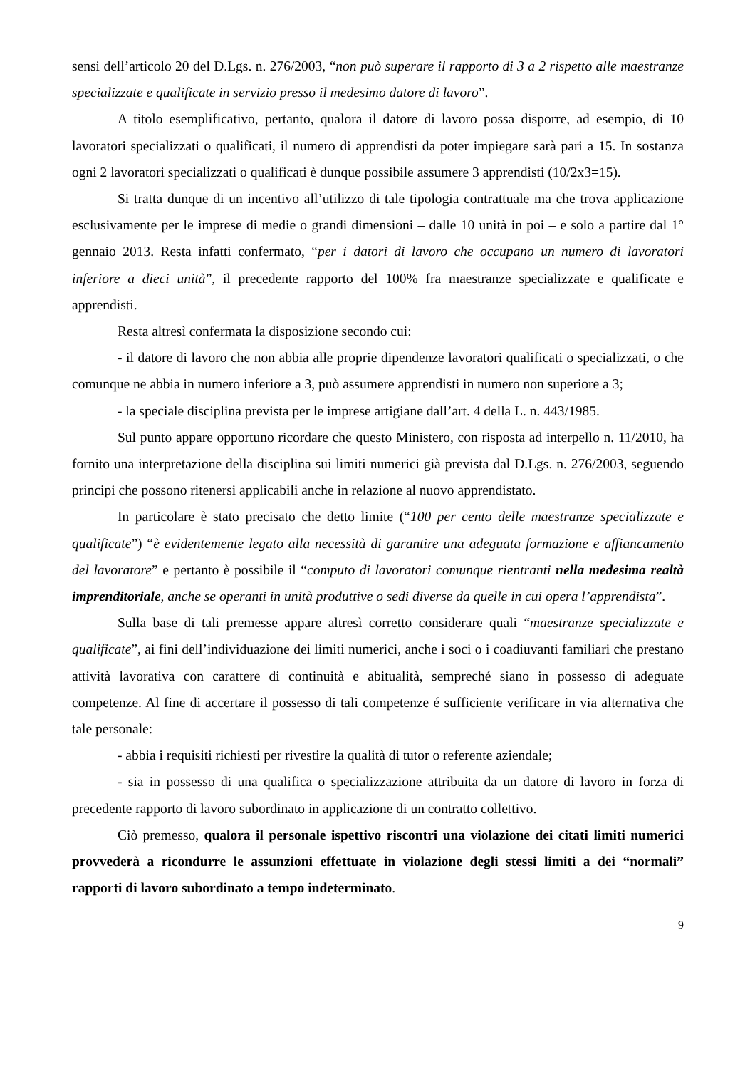sensi dell’articolo 20 del D.Lgs. n. 276/2003, “non può superare il rapporto di 3 a 2 rispetto alle maestranze specializzate e qualificate in servizio presso il medesimo datore di lavoro”.
A titolo esemplificativo, pertanto, qualora il datore di lavoro possa disporre, ad esempio, di 10 lavoratori specializzati o qualificati, il numero di apprendisti da poter impiegare sarà pari a 15. In sostanza ogni 2 lavoratori specializzati o qualificati è dunque possibile assumere 3 apprendisti (10/2x3=15).
Si tratta dunque di un incentivo all’utilizzo di tale tipologia contrattuale ma che trova applicazione esclusivamente per le imprese di medie o grandi dimensioni – dalle 10 unità in poi – e solo a partire dal 1° gennaio 2013. Resta infatti confermato, “per i datori di lavoro che occupano un numero di lavoratori inferiore a dieci unità”, il precedente rapporto del 100% fra maestranze specializzate e qualificate e apprendisti.
Resta altresì confermata la disposizione secondo cui:
- il datore di lavoro che non abbia alle proprie dipendenze lavoratori qualificati o specializzati, o che comunque ne abbia in numero inferiore a 3, può assumere apprendisti in numero non superiore a 3;
- la speciale disciplina prevista per le imprese artigiane dall’art. 4 della L. n. 443/1985.
Sul punto appare opportuno ricordare che questo Ministero, con risposta ad interpello n. 11/2010, ha fornito una interpretazione della disciplina sui limiti numerici già prevista dal D.Lgs. n. 276/2003, seguendo principi che possono ritenersi applicabili anche in relazione al nuovo apprendistato.
In particolare è stato precisato che detto limite (“100 per cento delle maestranze specializzate e qualificate”) “è evidentemente legato alla necessità di garantire una adeguata formazione e affiancamento del lavoratore” e pertanto è possibile il “computo di lavoratori comunque rientranti nella medesima realtà imprenditoriale, anche se operanti in unità produttive o sedi diverse da quelle in cui opera l’apprendista”.
Sulla base di tali premesse appare altresì corretto considerare quali “maestranze specializzate e qualificate”, ai fini dell’individuazione dei limiti numerici, anche i soci o i coadiuvanti familiari che prestano attività lavorativa con carattere di continuità e abitualità, sempreché siano in possesso di adeguate competenze. Al fine di accertare il possesso di tali competenze é sufficiente verificare in via alternativa che tale personale:
- abbia i requisiti richiesti per rivestire la qualità di tutor o referente aziendale;
- sia in possesso di una qualifica o specializzazione attribuita da un datore di lavoro in forza di precedente rapporto di lavoro subordinato in applicazione di un contratto collettivo.
Ciò premesso, qualora il personale ispettivo riscontri una violazione dei citati limiti numerici provvederà a ricondurre le assunzioni effettuate in violazione degli stessi limiti a dei “normali” rapporti di lavoro subordinato a tempo indeterminato.
9